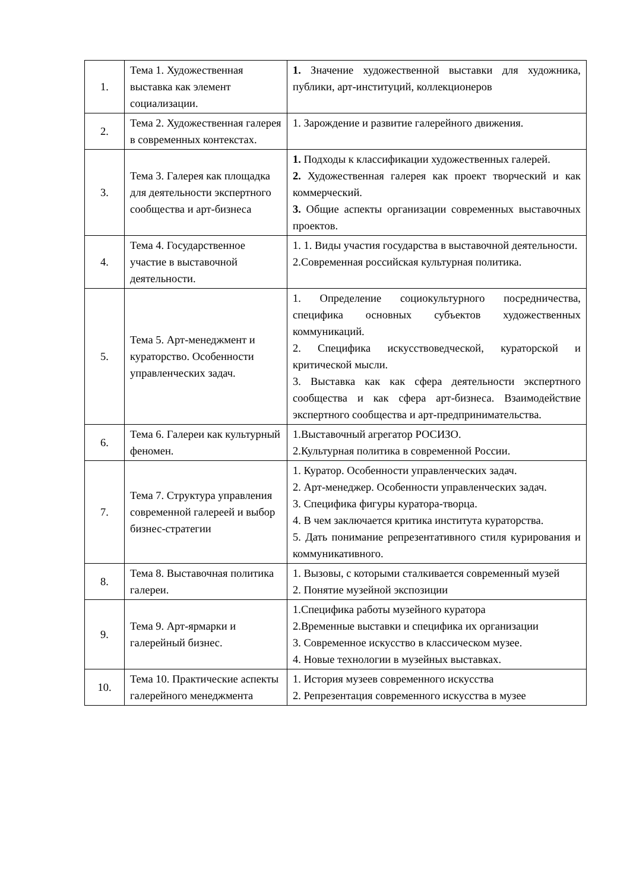| 1. | Тема 1. Художественная выставка как элемент социализации. | 1. Значение художественной выставки для художника, публики, арт-институций, коллекционеров |
| 2. | Тема 2. Художественная галерея в современных контекстах. | 1. Зарождение и развитие галерейного движения. |
| 3. | Тема 3. Галерея как площадка для деятельности экспертного сообщества и арт-бизнеса | 1. Подходы к классификации художественных галерей. 2. Художественная галерея как проект творческий и как коммерческий. 3. Общие аспекты организации современных выставочных проектов. |
| 4. | Тема 4. Государственное участие в выставочной деятельности. | 1. 1. Виды участия государства в выставочной деятельности. 2.Современная российская культурная политика. |
| 5. | Тема 5. Арт-менеджмент и кураторство. Особенности управленческих задач. | 1. Определение социокультурного посредничества, специфика основных субъектов художественных коммуникаций. 2. Специфика искусствоведческой, кураторской и критической мысли. 3. Выставка как как сфера деятельности экспертного сообщества и как сфера арт-бизнеса. Взаимодействие экспертного сообщества и арт-предпринимательства. |
| 6. | Тема 6. Галереи как культурный феномен. | 1.Выставочный агрегатор РОСИЗО. 2.Культурная политика в современной России. |
| 7. | Тема 7. Структура управления современной галереей и выбор бизнес-стратегии | 1. Куратор. Особенности управленческих задач. 2. Арт-менеджер. Особенности управленческих задач. 3. Специфика фигуры куратора-творца. 4. В чем заключается критика института кураторства. 5. Дать понимание репрезентативного стиля курирования и коммуникативного. |
| 8. | Тема 8. Выставочная политика галереи. | 1. Вызовы, с которыми сталкивается современный музей 2. Понятие музейной экспозиции |
| 9. | Тема 9. Арт-ярмарки и галерейный бизнес. | 1.Специфика работы музейного куратора 2.Временные выставки и специфика их организации 3. Современное искусство в классическом музее. 4. Новые технологии в музейных выставках. |
| 10. | Тема 10. Практические аспекты галерейного менеджмента | 1. История музеев современного искусства 2. Репрезентация современного искусства в музее |